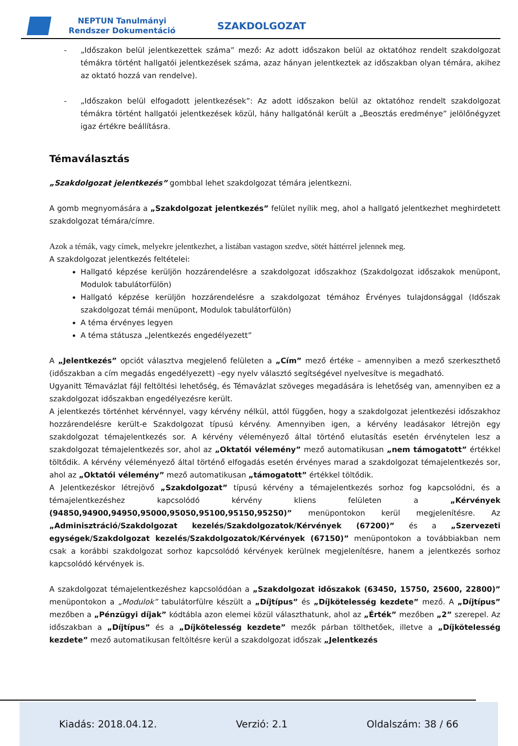NEPTUN Tanulmányi Rendszer Dokumentáció
SZAKDOLGOZAT
- „Időszakon belül jelentkezettek száma” mező: Az adott időszakon belül az oktatóhoz rendelt szakdolgozat témákra történt hallgatói jelentkezések száma, azaz hányan jelentkeztek az időszakban olyan témára, akihez az oktató hozzá van rendelve).
- „Időszakon belül elfogadott jelentkezések”: Az adott időszakon belül az oktatóhoz rendelt szakdolgozat témákra történt hallgatói jelentkezések közül, hány hallgatónál került a „Beosztás eredménye” jelölőnégyzet igaz értékre beállításra.
Témaválasztás
„Szakdolgozat jelentkezés” gombbal lehet szakdolgozat témára jelentkezni.
A gomb megnyomására a „Szakdolgozat jelentkezés” felület nyílik meg, ahol a hallgató jelentkezhet meghirdetett szakdolgozat témára/címre.
Azok a témák, vagy címek, melyekre jelentkezhet, a listában vastagon szedve, sötét háttérrel jelennek meg.
A szakdolgozat jelentkezés feltételei:
Hallgató képzése kerüljön hozzárendelésre a szakdolgozat időszakhoz (Szakdolgozat időszakok menüpont, Modulok tabulátorfülön)
Hallgató képzése kerüljön hozzárendelésre a szakdolgozat témához Érvényes tulajdonsággal (Időszak szakdolgozat témái menüpont, Modulok tabulátorfülön)
A téma érvényes legyen
A téma státusza „Jelentkezés engedélyezett”
A „Jelentkezés” opciót választva megjelenő felületen a „Cím” mező értéke – amennyiben a mező szerkeszthető (időszakban a cím megadás engedélyezett) –egy nyelv választó segítségével nyelvesítve is megadható.
Ugyanitt Témavázlat fájl feltöltési lehetőség, és Témavázlat szöveges megadására is lehetőség van, amennyiben ez a szakdolgozat időszakban engedélyezésre került.
A jelentkezés történhet kérvénnyel, vagy kérvény nélkül, attól függően, hogy a szakdolgozat jelentkezési időszakhoz hozzárendelésre került-e Szakdolgozat típusú kérvény. Amennyiben igen, a kérvény leadásakor létrejön egy szakdolgozat témajelentkezés sor. A kérvény véleményező által történő elutasítás esetén érvénytelen lesz a szakdolgozat témajelentkezés sor, ahol az „Oktatói vélemény” mező automatikusan „nem támogatott” értékkel töltődik. A kérvény véleményező által történő elfogadás esetén érvényes marad a szakdolgozat témajelentkezés sor, ahol az „Oktatói vélemény” mező automatikusan „támogatott” értékkel töltődik.
A Jelentkezéskor létrejövő „Szakdolgozat” típusú kérvény a témajelentkezés sorhoz fog kapcsolódni, és a témajelentkezéshez kapcsolódó kérvény kliens felületen a „Kérvények (94850,94900,94950,95000,95050,95100,95150,95250)” menüpontokon kerül megjelenítésre. Az „Adminisztráció/Szakdolgozat kezelés/Szakdolgozatok/Kérvények (67200)” és a „Szervezeti egységek/Szakdolgozat kezelés/Szakdolgozatok/Kérvények (67150)” menüpontokon a továbbiakban nem csak a korábbi szakdolgozat sorhoz kapcsolódó kérvények kerülnek megjelenítésre, hanem a jelentkezés sorhoz kapcsolódó kérvények is.
A szakdolgozat témajelentkezéshez kapcsolódóan a „Szakdolgozat időszakok (63450, 15750, 25600, 22800)” menüpontokon a „Modulok” tabulátorfülre készült a „Díjtípus” és „Díjkötelesség kezdete” mező. A „Díjtípus” mezőben a „Pénzügyi díjak” kódtábla azon elemei közül választhatunk, ahol az „Érték” mezőben „2” szerepel. Az időszakban a „Díjtípus” és a „Díjkötelesség kezdete” mezők párban tölthetőek, illetve a „Díjkötelesség kezdete” mező automatikusan feltöltésre kerül a szakdolgozat időszak „Jelentkezés
Kiadás: 2018.04.12. Verzió: 2.1 Oldalszám: 38 / 66